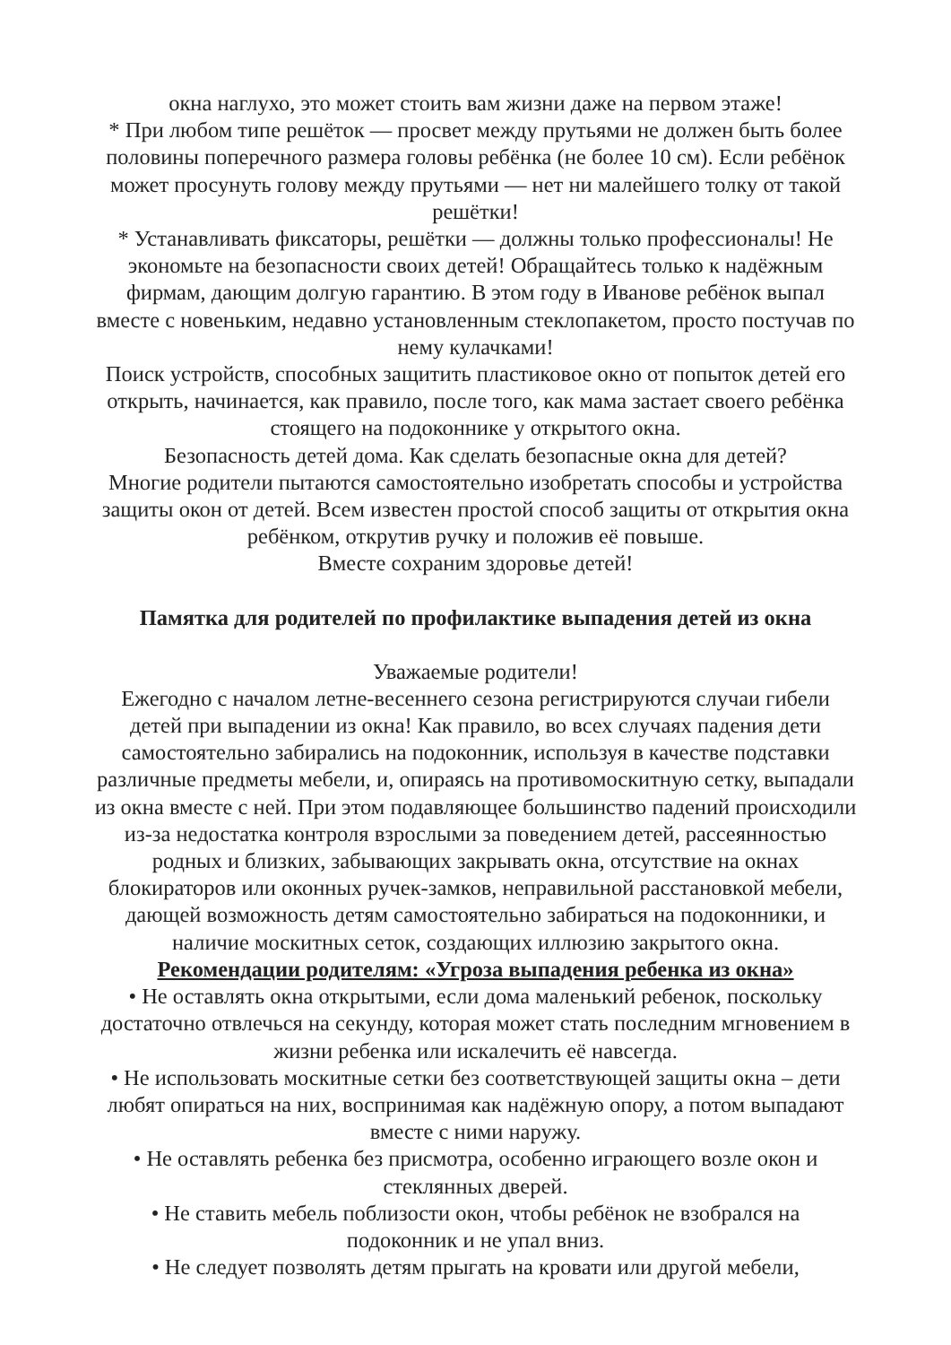окна наглухо, это может стоить вам жизни даже на первом этаже!
* При любом типе решёток — просвет между прутьями не должен быть более половины поперечного размера головы ребёнка (не более 10 см). Если ребёнок может просунуть голову между прутьями — нет ни малейшего толку от такой решётки!
* Устанавливать фиксаторы, решётки — должны только профессионалы! Не экономьте на безопасности своих детей! Обращайтесь только к надёжным фирмам, дающим долгую гарантию. В этом году в Иванове ребёнок выпал вместе с новеньким, недавно установленным стеклопакетом, просто постучав по нему кулачками!
Поиск устройств, способных защитить пластиковое окно от попыток детей его открыть, начинается, как правило, после того, как мама застает своего ребёнка стоящего на подоконнике у открытого окна.
Безопасность детей дома. Как сделать безопасные окна для детей?
Многие родители пытаются самостоятельно изобретать способы и устройства защиты окон от детей. Всем известен простой способ защиты от открытия окна ребёнком, открутив ручку и положив её повыше.
Вместе сохраним здоровье детей!
Памятка для родителей по профилактике выпадения детей из окна
Уважаемые родители!
Ежегодно с началом летне-весеннего сезона регистрируются случаи гибели детей при выпадении из окна! Как правило, во всех случаях падения дети самостоятельно забирались на подоконник, используя в качестве подставки различные предметы мебели, и, опираясь на противомоскитную сетку, выпадали из окна вместе с ней. При этом подавляющее большинство падений происходили из-за недостатка контроля взрослыми за поведением детей, рассеянностью родных и близких, забывающих закрывать окна, отсутствие на окнах блокираторов или оконных ручек-замков, неправильной расстановкой мебели, дающей возможность детям самостоятельно забираться на подоконники, и наличие москитных сеток, создающих иллюзию закрытого окна.
Рекомендации родителям: «Угроза выпадения ребенка из окна»
• Не оставлять окна открытыми, если дома маленький ребенок, поскольку достаточно отвлечься на секунду, которая может стать последним мгновением в жизни ребенка или искалечить её навсегда.
• Не использовать москитные сетки без соответствующей защиты окна – дети любят опираться на них, воспринимая как надёжную опору, а потом выпадают вместе с ними наружу.
• Не оставлять ребенка без присмотра, особенно играющего возле окон и стеклянных дверей.
• Не ставить мебель поблизости окон, чтобы ребёнок не взобрался на подоконник и не упал вниз.
• Не следует позволять детям прыгать на кровати или другой мебели,